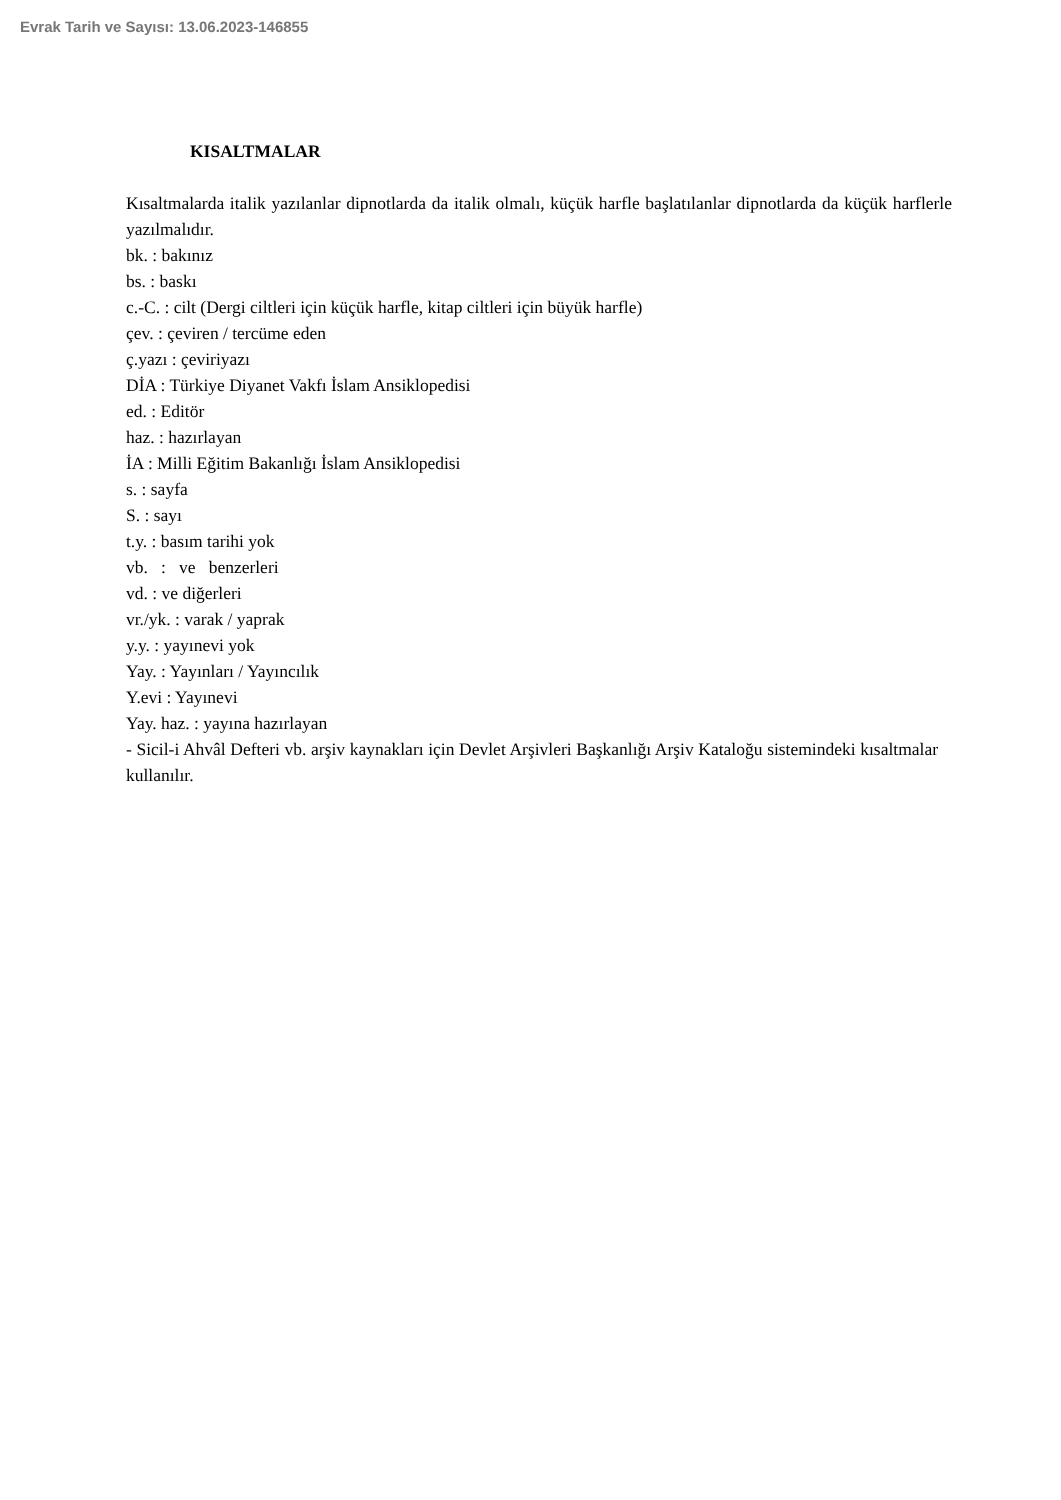Evrak Tarih ve Sayısı: 13.06.2023-146855
KISALTMALAR
Kısaltmalarda italik yazılanlar dipnotlarda da italik olmalı, küçük harfle başlatılanlar dipnotlarda da küçük harflerle yazılmalıdır.
bk. : bakınız
bs. : baskı
c.-C. : cilt (Dergi ciltleri için küçük harfle, kitap ciltleri için büyük harfle)
çev. : çeviren / tercüme eden
ç.yazı : çeviriyazı
DİA : Türkiye Diyanet Vakfı İslam Ansiklopedisi
ed. : Editör
haz. : hazırlayan
İA : Milli Eğitim Bakanlığı İslam Ansiklopedisi
s. : sayfa
S. : sayı
t.y. : basım tarihi yok
vb. : ve benzerleri
vd. : ve diğerleri
vr./yk. : varak / yaprak
y.y. : yayınevi yok
Yay. : Yayınları / Yayıncılık
Y.evi : Yayınevi
Yay. haz. : yayına hazırlayan
- Sicil-i Ahvâl Defteri vb. arşiv kaynakları için Devlet Arşivleri Başkanlığı Arşiv Kataloğu sistemindeki kısaltmalar kullanılır.